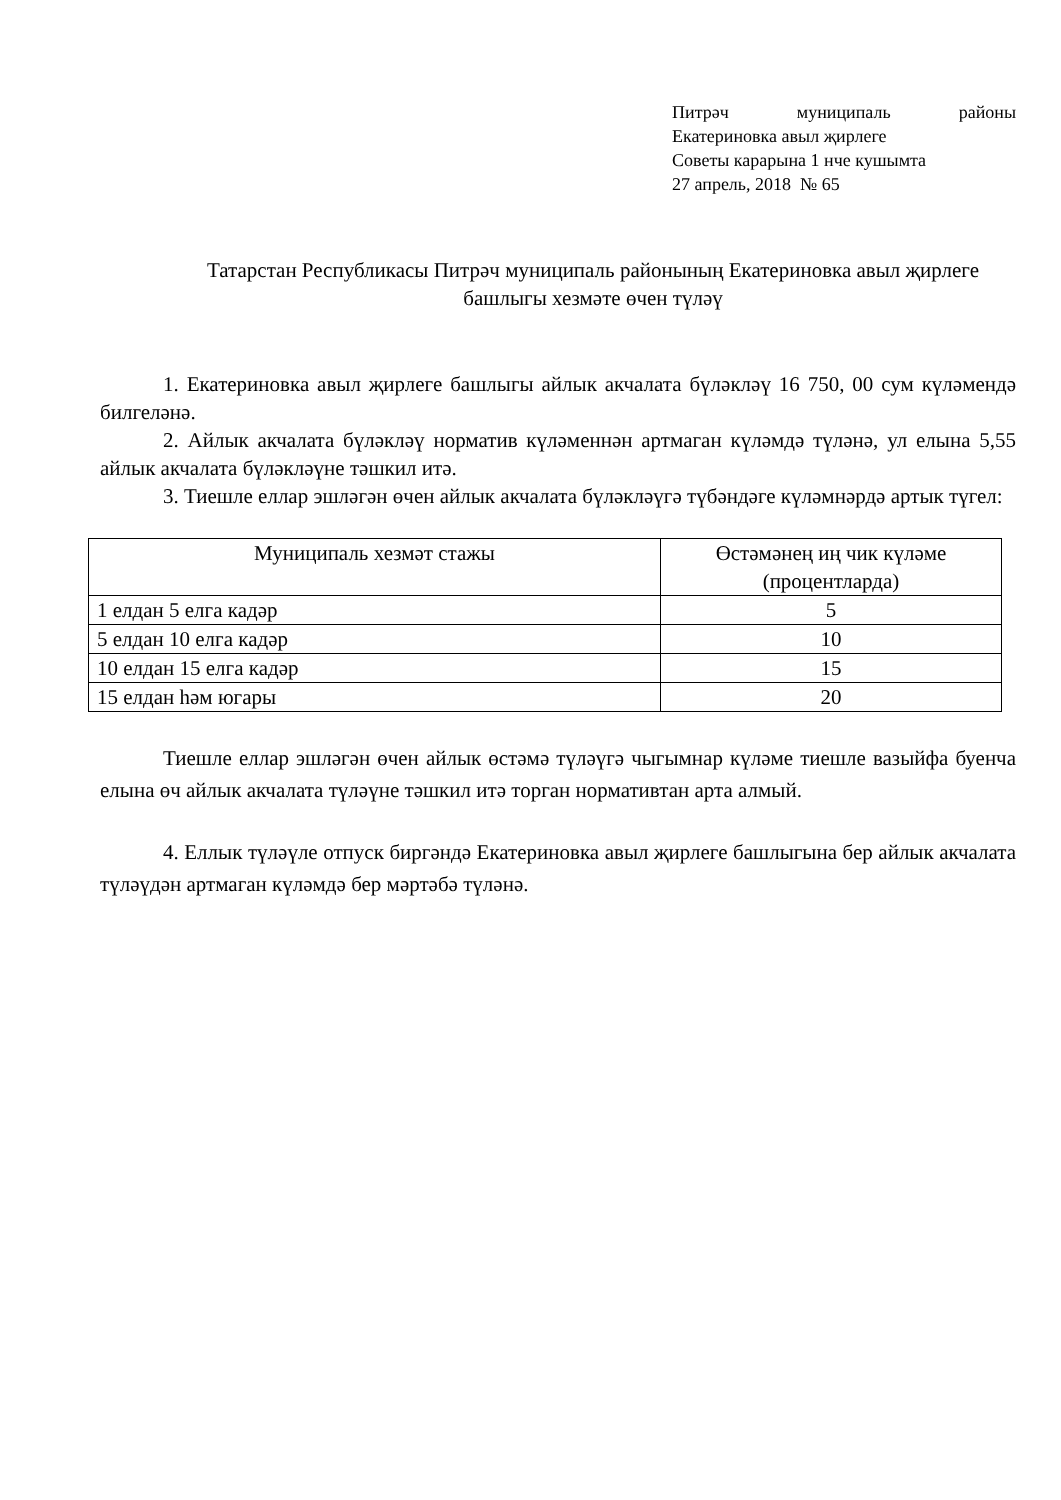Питрәч муниципаль районы
Екатериновка авыл җирлеге
Советы карарына 1 нче кушымта
27 апрель, 2018 № 65
Татарстан Республикасы Питрәч муниципаль районының Екатериновка авыл җирлеге башлыгы хезмәте өчен түләү
1. Екатериновка авыл җирлеге башлыгы айлык акчалата бүләкләү 16 750, 00 сум күләмендә билгеләнә.
2. Айлык акчалата бүләкләү норматив күләменнән артмаган күләмдә түләнә, ул елына 5,55 айлык акчалата бүләкләүне тәшкил итә.
3. Тиешле еллар эшләгән өчен айлык акчалата бүләкләүгә түбәндәге күләмнәрдә артык түгел:
| Муниципаль хезмәт стажы | Өстәмәнең иң чик күләме (процентларда) |
| --- | --- |
| 1 елдан 5 елга кадәр | 5 |
| 5 елдан 10 елга кадәр | 10 |
| 10 елдан 15 елга кадәр | 15 |
| 15 елдан һәм югары | 20 |
Тиешле еллар эшләгән өчен айлык өстәмә түләүгә чыгымнар күләме тиешле вазыйфа буенча елына өч айлык акчалата түләүне тәшкил итә торган нормативтан арта алмый.
4. Еллык түләүле отпуск биргәндә Екатериновка авыл җирлеге башлыгына бер айлык акчалата түләүдән артмаган күләмдә бер мәртәбә түләнә.